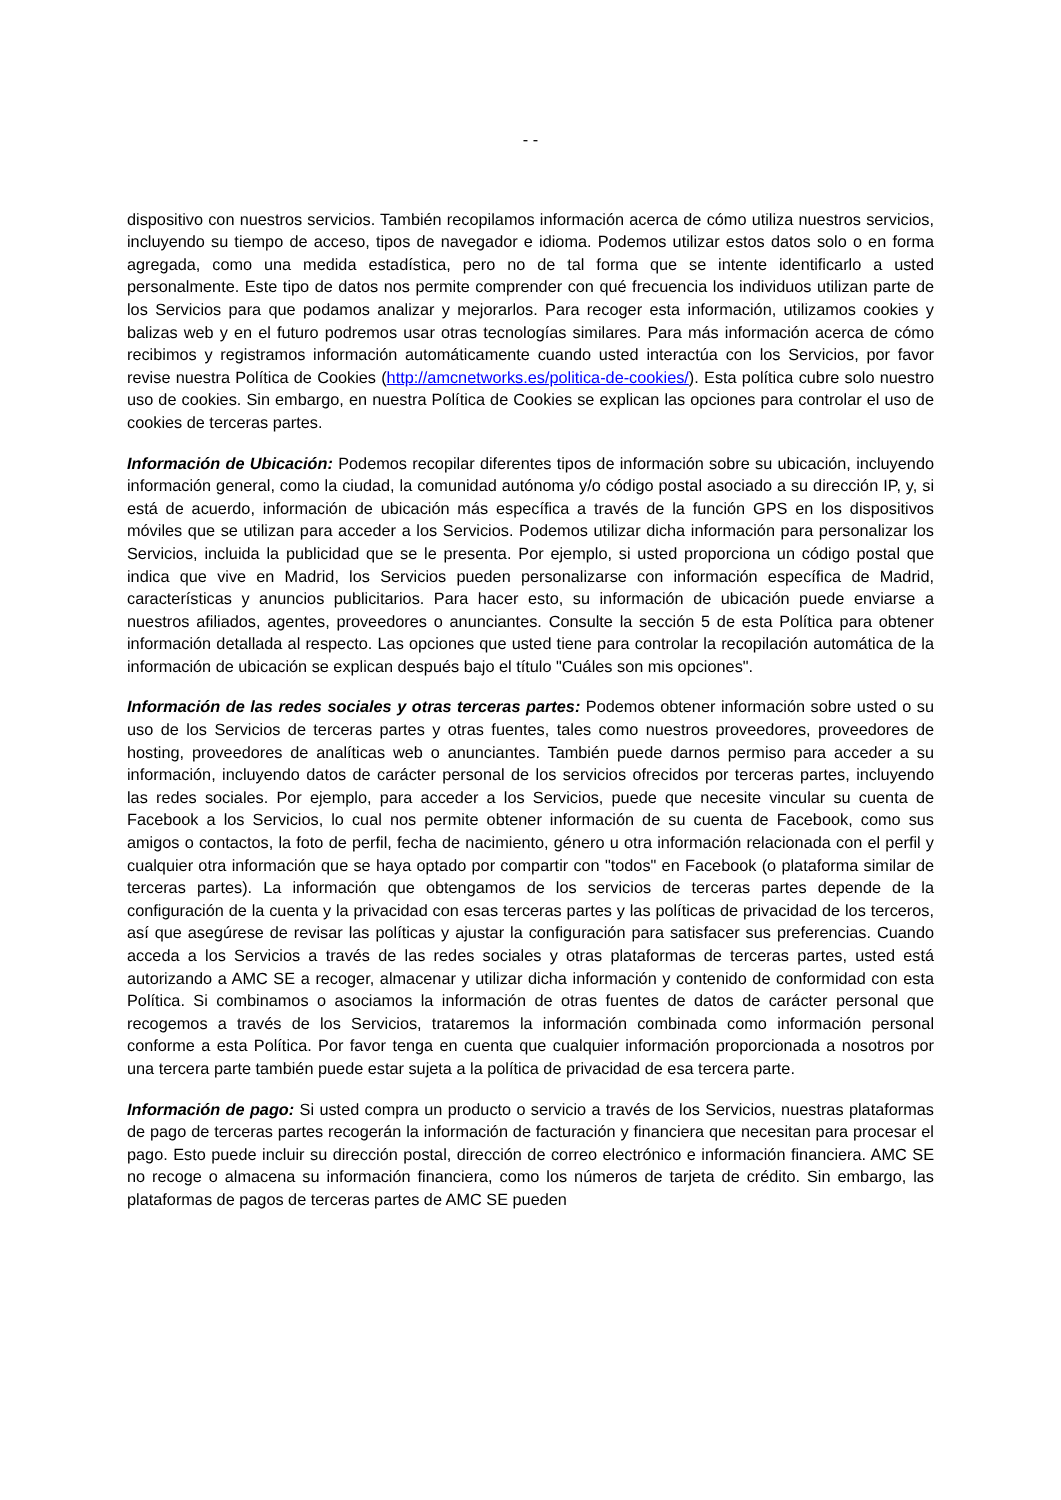- -
dispositivo con nuestros servicios. También recopilamos información acerca de cómo utiliza nuestros servicios, incluyendo su tiempo de acceso, tipos de navegador e idioma. Podemos utilizar estos datos solo o en forma agregada, como una medida estadística, pero no de tal forma que se intente identificarlo a usted personalmente. Este tipo de datos nos permite comprender con qué frecuencia los individuos utilizan parte de los Servicios para que podamos analizar y mejorarlos. Para recoger esta información, utilizamos cookies y balizas web y en el futuro podremos usar otras tecnologías similares. Para más información acerca de cómo recibimos y registramos información automáticamente cuando usted interactúa con los Servicios, por favor revise nuestra Política de Cookies (http://amcnetworks.es/politica-de-cookies/). Esta política cubre solo nuestro uso de cookies. Sin embargo, en nuestra Política de Cookies se explican las opciones para controlar el uso de cookies de terceras partes.
Información de Ubicación: Podemos recopilar diferentes tipos de información sobre su ubicación, incluyendo información general, como la ciudad, la comunidad autónoma y/o código postal asociado a su dirección IP, y, si está de acuerdo, información de ubicación más específica a través de la función GPS en los dispositivos móviles que se utilizan para acceder a los Servicios. Podemos utilizar dicha información para personalizar los Servicios, incluida la publicidad que se le presenta. Por ejemplo, si usted proporciona un código postal que indica que vive en Madrid, los Servicios pueden personalizarse con información específica de Madrid, características y anuncios publicitarios. Para hacer esto, su información de ubicación puede enviarse a nuestros afiliados, agentes, proveedores o anunciantes. Consulte la sección 5 de esta Política para obtener información detallada al respecto. Las opciones que usted tiene para controlar la recopilación automática de la información de ubicación se explican después bajo el título "Cuáles son mis opciones".
Información de las redes sociales y otras terceras partes: Podemos obtener información sobre usted o su uso de los Servicios de terceras partes y otras fuentes, tales como nuestros proveedores, proveedores de hosting, proveedores de analíticas web o anunciantes. También puede darnos permiso para acceder a su información, incluyendo datos de carácter personal de los servicios ofrecidos por terceras partes, incluyendo las redes sociales. Por ejemplo, para acceder a los Servicios, puede que necesite vincular su cuenta de Facebook a los Servicios, lo cual nos permite obtener información de su cuenta de Facebook, como sus amigos o contactos, la foto de perfil, fecha de nacimiento, género u otra información relacionada con el perfil y cualquier otra información que se haya optado por compartir con "todos" en Facebook (o plataforma similar de terceras partes). La información que obtengamos de los servicios de terceras partes depende de la configuración de la cuenta y la privacidad con esas terceras partes y las políticas de privacidad de los terceros, así que asegúrese de revisar las políticas y ajustar la configuración para satisfacer sus preferencias. Cuando acceda a los Servicios a través de las redes sociales y otras plataformas de terceras partes, usted está autorizando a AMC SE a recoger, almacenar y utilizar dicha información y contenido de conformidad con esta Política. Si combinamos o asociamos la información de otras fuentes de datos de carácter personal que recogemos a través de los Servicios, trataremos la información combinada como información personal conforme a esta Política. Por favor tenga en cuenta que cualquier información proporcionada a nosotros por una tercera parte también puede estar sujeta a la política de privacidad de esa tercera parte.
Información de pago: Si usted compra un producto o servicio a través de los Servicios, nuestras plataformas de pago de terceras partes recogerán la información de facturación y financiera que necesitan para procesar el pago. Esto puede incluir su dirección postal, dirección de correo electrónico e información financiera. AMC SE no recoge o almacena su información financiera, como los números de tarjeta de crédito. Sin embargo, las plataformas de pagos de terceras partes de AMC SE pueden